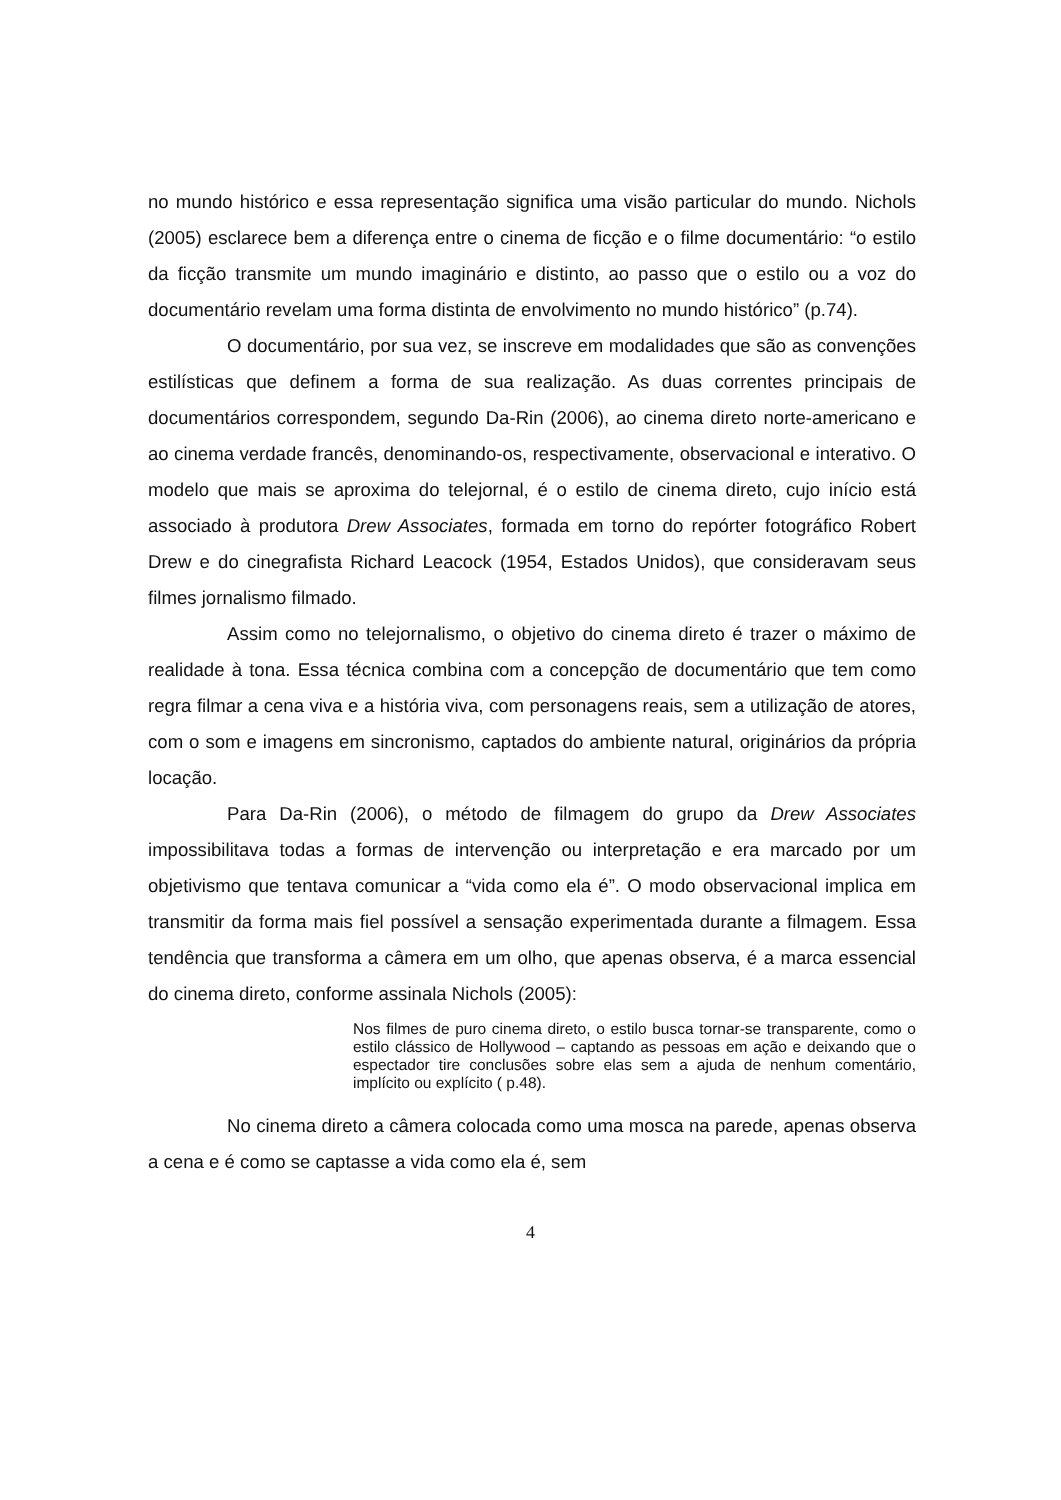no mundo histórico e essa representação significa uma visão particular do mundo. Nichols (2005) esclarece bem a diferença entre o cinema de ficção e o filme documentário: “o estilo da ficção transmite um mundo imaginário e distinto, ao passo que o estilo ou a voz do documentário revelam uma forma distinta de envolvimento no mundo histórico” (p.74).
O documentário, por sua vez, se inscreve em modalidades que são as convenções estilísticas que definem a forma de sua realização. As duas correntes principais de documentários correspondem, segundo Da-Rin (2006), ao cinema direto norte-americano e ao cinema verdade francês, denominando-os, respectivamente, observacional e interativo. O modelo que mais se aproxima do telejornal, é o estilo de cinema direto, cujo início está associado à produtora Drew Associates, formada em torno do repórter fotográfico Robert Drew e do cinegrafista Richard Leacock (1954, Estados Unidos), que consideravam seus filmes jornalismo filmado.
Assim como no telejornalismo, o objetivo do cinema direto é trazer o máximo de realidade à tona. Essa técnica combina com a concepção de documentário que tem como regra filmar a cena viva e a história viva, com personagens reais, sem a utilização de atores, com o som e imagens em sincronismo, captados do ambiente natural, originários da própria locação.
Para Da-Rin (2006), o método de filmagem do grupo da Drew Associates impossibilitava todas a formas de intervenção ou interpretação e era marcado por um objetivismo que tentava comunicar a “vida como ela é”. O modo observacional implica em transmitir da forma mais fiel possível a sensação experimentada durante a filmagem. Essa tendência que transforma a câmera em um olho, que apenas observa, é a marca essencial do cinema direto, conforme assinala Nichols (2005):
Nos filmes de puro cinema direto, o estilo busca tornar-se transparente, como o estilo clássico de Hollywood – captando as pessoas em ação e deixando que o espectador tire conclusões sobre elas sem a ajuda de nenhum comentário, implícito ou explícito ( p.48).
No cinema direto a câmera colocada como uma mosca na parede, apenas observa a cena e é como se captasse a vida como ela é, sem
4